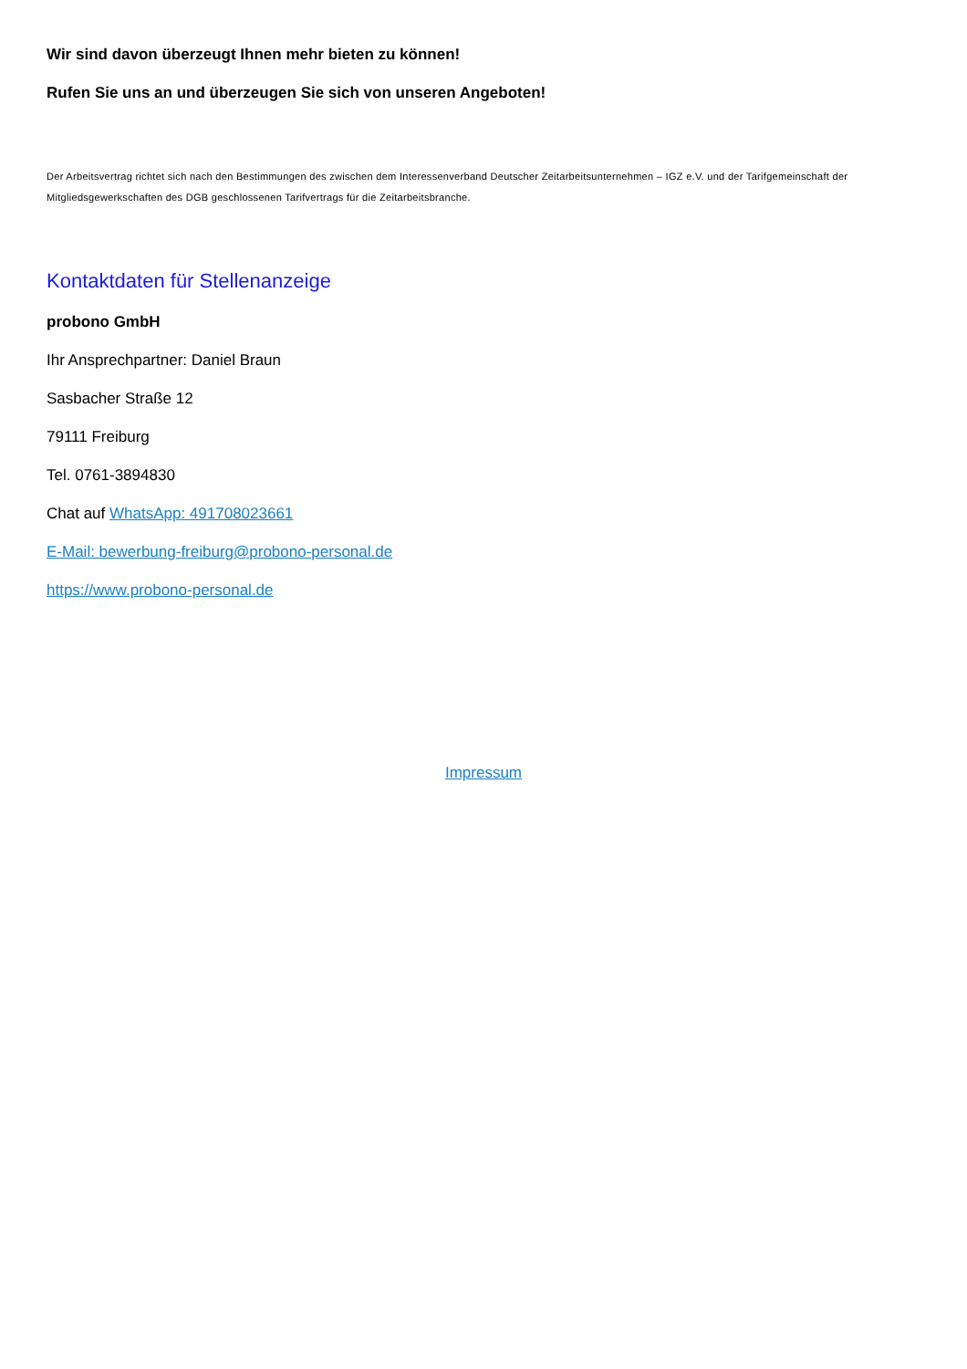Wir sind davon überzeugt Ihnen mehr bieten zu können!
Rufen Sie uns an und überzeugen Sie sich von unseren Angeboten!
Der Arbeitsvertrag richtet sich nach den Bestimmungen des zwischen dem Interessenverband Deutscher Zeitarbeitsunternehmen – IGZ e.V. und der Tarifgemeinschaft der Mitgliedsgewerkschaften des DGB geschlossenen Tarifvertrags für die Zeitarbeitsbranche.
Kontaktdaten für Stellenanzeige
probono GmbH
Ihr Ansprechpartner: Daniel Braun
Sasbacher Straße 12
79111 Freiburg
Tel. 0761-3894830
Chat auf WhatsApp: 491708023661
E-Mail: bewerbung-freiburg@probono-personal.de
https://www.probono-personal.de
Impressum